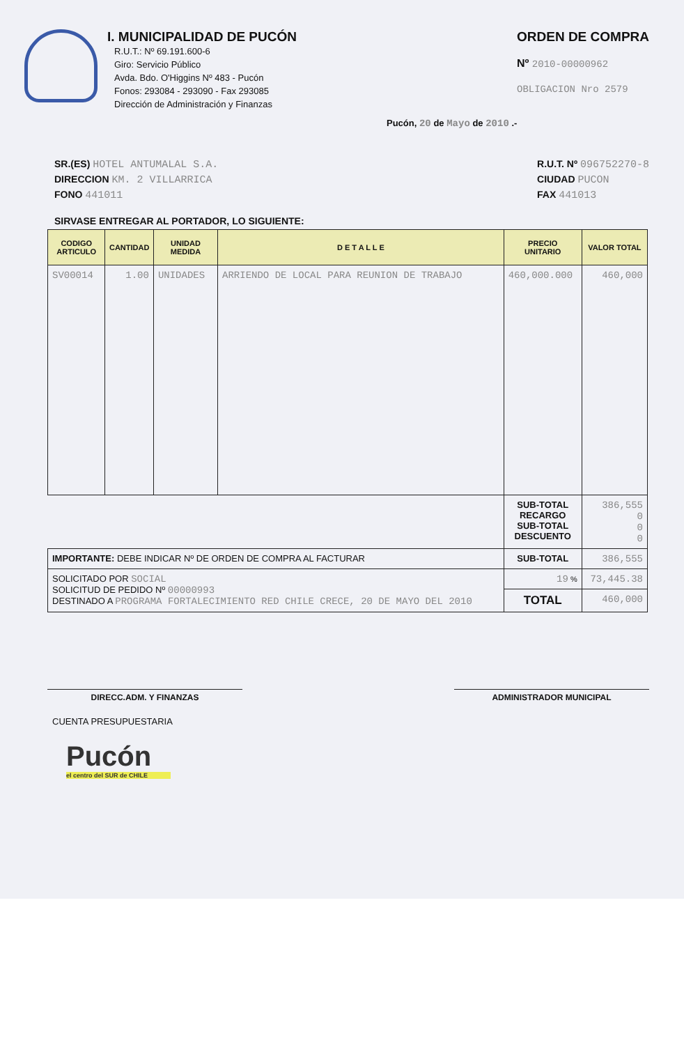I. MUNICIPALIDAD DE PUCÓN
R.U.T.: Nº 69.191.600-6
Giro: Servicio Público
Avda. Bdo. O'Higgins Nº 483 - Pucón
Fonos: 293084 - 293090 - Fax 293085
Dirección de Administración y Finanzas
ORDEN DE COMPRA
Nº 2010-00000962
OBLIGACION Nro 2579
Pucón, 20 de Mayo de 2010 .-
SR.(ES) HOTEL ANTUMALAL S.A.
DIRECCION KM. 2 VILLARRICA
FONO 441011
R.U.T. Nº 096752270-8
CIUDAD PUCON
FAX 441013
SIRVASE ENTREGAR AL PORTADOR, LO SIGUIENTE:
| CODIGO ARTICULO | CANTIDAD | UNIDAD MEDIDA | D E T A L L E | PRECIO UNITARIO | VALOR TOTAL |
| --- | --- | --- | --- | --- | --- |
| SV00014 | 1.00 | UNIDADES | ARRIENDO DE LOCAL PARA REUNION DE TRABAJO | 460,000.000 | 460,000 |
| | | | | SUB-TOTAL RECARGO SUB-TOTAL DESCUENTO | 386,555 0 0 0 |
| IMPORTANTE: DEBE INDICAR Nº DE ORDEN DE COMPRA AL FACTURAR | | | | SUB-TOTAL | 386,555 |
| SOLICITADO POR SOCIAL SOLICITUD DE PEDIDO Nº 00000993 DESTINADO A PROGRAMA FORTALECIMIENTO RED CHILE CRECE, 20 DE MAYO DEL 2010 | | | | 19 % | 73,445.38 |
| | | | | TOTAL | 460,000 |
DIRECC.ADM. Y FINANZAS ADMINISTRADOR MUNICIPAL
CUENTA PRESUPUESTARIA
Pucón
el centro del SUR de CHILE